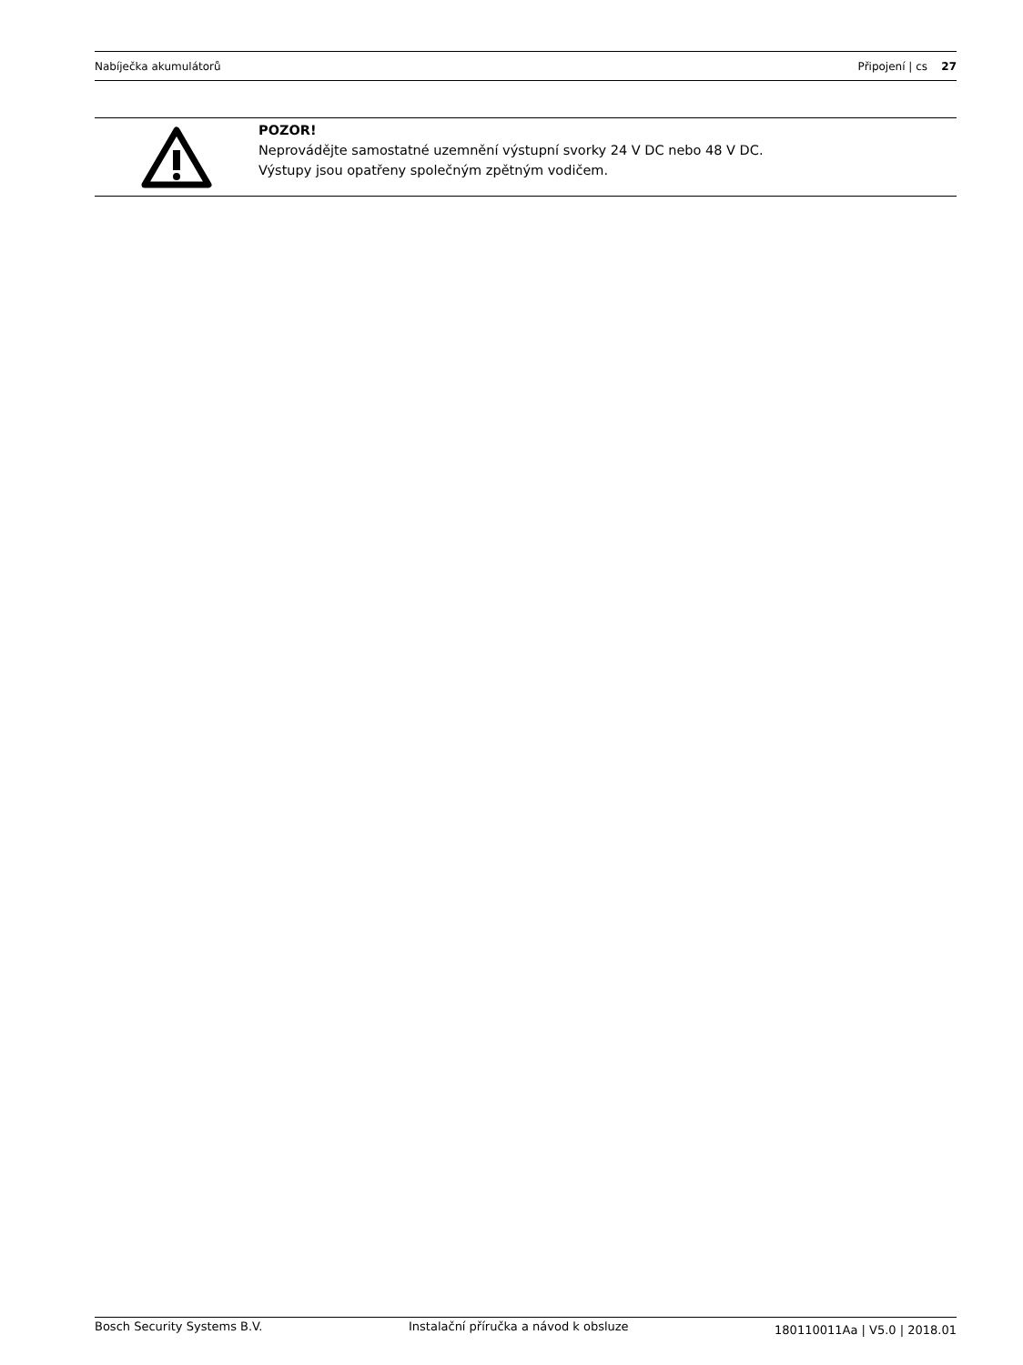Nabíječka akumulátorů Připojení | cs 27
POZOR!
Neprovádějte samostatné uzemnění výstupní svorky 24 V DC nebo 48 V DC.
Výstupy jsou opatřeny společným zpětným vodičem.
Bosch Security Systems B.V. Instalační příručka a návod k obsluze 180110011Aa | V5.0 | 2018.01